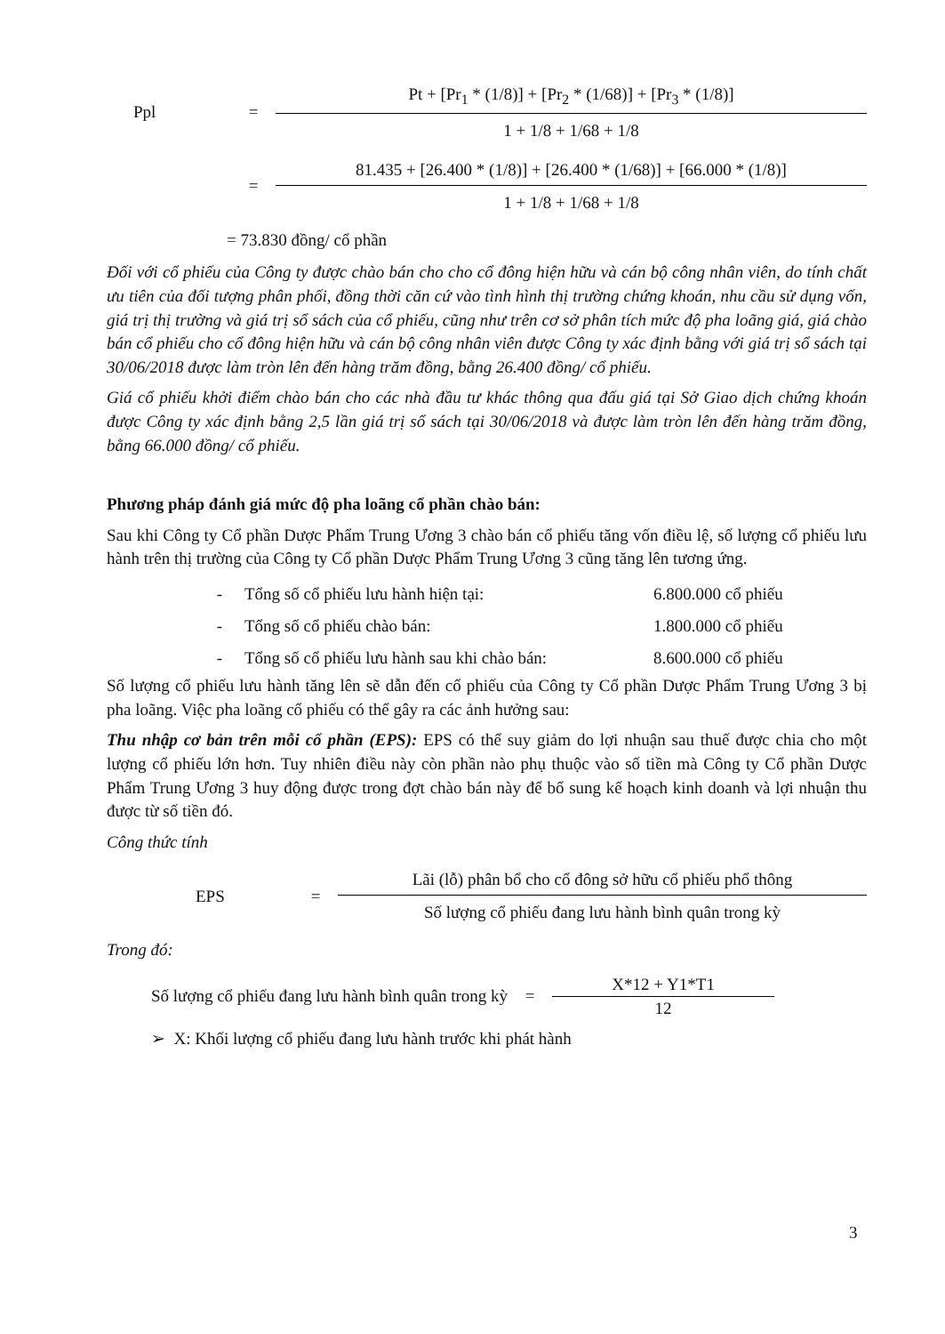Ppl =
Pt + [Pr<sub>1</sub> * (1/8)] + [Pr<sub>2</sub> * (1/68)] + [Pr<sub>3</sub> * (1/8)]
1 + 1/8 + 1/68 + 1/8
=
81.435 + [26.400 * (1/8)] + [26.400 * (1/68)] + [66.000 * (1/8)]
1 + 1/8 + 1/68 + 1/8
= 73.830 đồng/ cổ phần
Đối với cổ phiếu của Công ty được chào bán cho cho cổ đông hiện hữu và cán bộ công nhân viên, do tính chất ưu tiên của đối tượng phân phối, đồng thời căn cứ vào tình hình thị trường chứng khoán, nhu cầu sử dụng vốn, giá trị thị trường và giá trị sổ sách của cổ phiếu, cũng như trên cơ sở phân tích mức độ pha loãng giá, giá chào bán cổ phiếu cho cổ đông hiện hữu và cán bộ công nhân viên được Công ty xác định bằng với giá trị sổ sách tại 30/06/2018 được làm tròn lên đến hàng trăm đồng, bằng 26.400 đồng/ cổ phiếu.
Giá cổ phiếu khởi điểm chào bán cho các nhà đầu tư khác thông qua đấu giá tại Sở Giao dịch chứng khoán được Công ty xác định bằng 2,5 lần giá trị sổ sách tại 30/06/2018 và được làm tròn lên đến hàng trăm đồng, bằng 66.000 đồng/ cổ phiếu.
Phương pháp đánh giá mức độ pha loãng cổ phần chào bán:
Sau khi Công ty Cổ phần Dược Phẩm Trung Ương 3 chào bán cổ phiếu tăng vốn điều lệ, số lượng cổ phiếu lưu hành trên thị trường của Công ty Cổ phần Dược Phẩm Trung Ương 3 cũng tăng lên tương ứng.
- Tổng số cổ phiếu lưu hành hiện tại: 6.800.000 cổ phiếu
- Tổng số cổ phiếu chào bán: 1.800.000 cổ phiếu
- Tổng số cổ phiếu lưu hành sau khi chào bán: 8.600.000 cổ phiếu
Số lượng cổ phiếu lưu hành tăng lên sẽ dẫn đến cổ phiếu của Công ty Cổ phần Dược Phẩm Trung Ương 3 bị pha loãng. Việc pha loãng cổ phiếu có thể gây ra các ảnh hưởng sau:
Thu nhập cơ bản trên mỗi cổ phần (EPS): EPS có thể suy giảm do lợi nhuận sau thuế được chia cho một lượng cổ phiếu lớn hơn. Tuy nhiên điều này còn phần nào phụ thuộc vào số tiền mà Công ty Cổ phần Dược Phẩm Trung Ương 3 huy động được trong đợt chào bán này để bổ sung kế hoạch kinh doanh và lợi nhuận thu được từ số tiền đó.
Công thức tính
EPS =
Lãi (lỗ) phân bổ cho cổ đông sở hữu cổ phiếu phổ thông
Số lượng cổ phiếu đang lưu hành bình quân trong kỳ
Trong đó:
Số lượng cổ phiếu đang lưu hành bình quân trong kỳ =
X*12 + Y1*T1
12
➢ X: Khối lượng cổ phiếu đang lưu hành trước khi phát hành
3